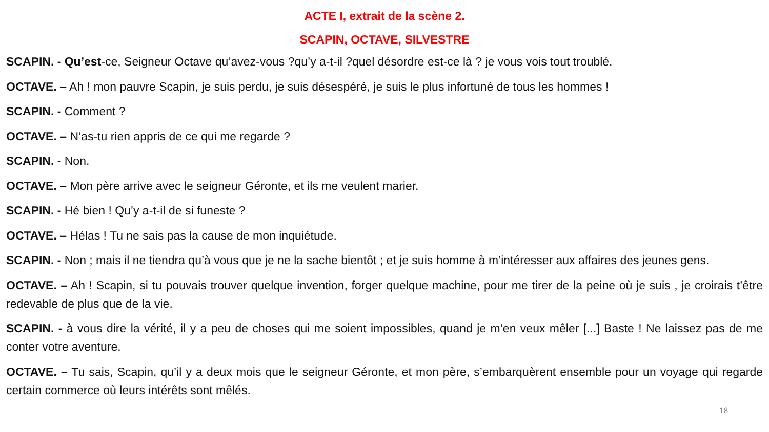ACTE I, extrait de la scène 2.
SCAPIN, OCTAVE, SILVESTRE
SCAPIN. - Qu’est-ce, Seigneur Octave qu’avez-vous ?qu’y a-t-il ?quel désordre est-ce là ? je vous vois tout troublé.
OCTAVE. – Ah ! mon pauvre Scapin, je suis perdu, je suis désespéré, je suis le plus infortuné de tous les hommes !
SCAPIN. - Comment ?
OCTAVE. – N’as-tu rien appris de ce qui me regarde ?
SCAPIN. - Non.
OCTAVE. – Mon père arrive avec le seigneur Géronte, et ils me veulent marier.
SCAPIN. - Hé bien ! Qu’y a-t-il de si funeste ?
OCTAVE. – Hélas ! Tu ne sais pas la cause de mon inquiétude.
SCAPIN. - Non ; mais il ne tiendra qu’à vous que je ne la sache bientôt ; et je suis homme à m’intéresser aux affaires des jeunes gens.
OCTAVE. – Ah ! Scapin, si tu pouvais trouver quelque invention, forger quelque machine, pour me tirer de la peine où je suis , je croirais t’être redevable de plus que de la vie.
SCAPIN. - à vous dire la vérité, il y a peu de choses qui me soient impossibles, quand je m’en veux mêler [...] Baste ! Ne laissez pas de me conter votre aventure.
OCTAVE. – Tu sais, Scapin, qu’il y a deux mois que le seigneur Géronte, et mon père, s’embarquèrent ensemble pour un voyage qui regarde certain commerce où leurs intérêts sont mêlés.
18